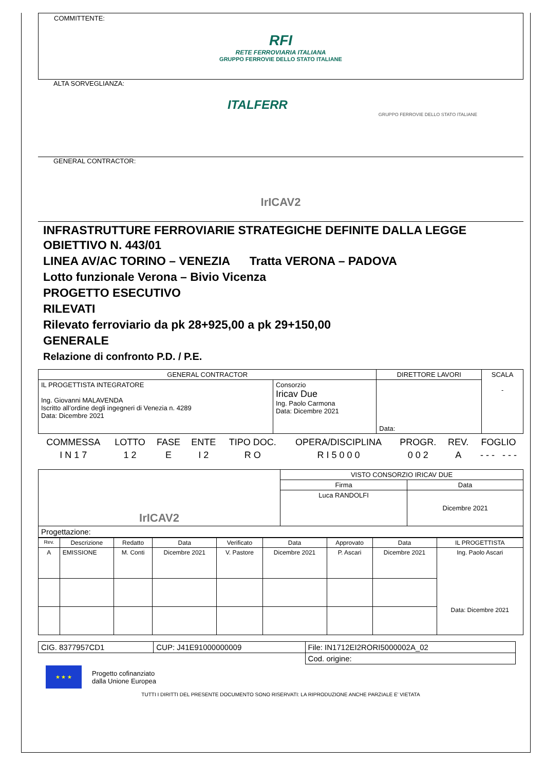COMMITTENTE:
RFI
RETE FERROVIARIA ITALIANA
GRUPPO FERROVIE DELLO STATO ITALIANE
ALTA SORVEGLIANZA:
ITALFERR
GRUPPO FERROVIE DELLO STATO ITALIANE
GENERAL CONTRACTOR:
IrICAV2
INFRASTRUTTURE FERROVIARIE STRATEGICHE DEFINITE DALLA LEGGE OBIETTIVO N. 443/01
LINEA AV/AC TORINO – VENEZIA Tratta VERONA – PADOVA
Lotto funzionale Verona – Bivio Vicenza
PROGETTO ESECUTIVO
RILEVATI
Rilevato ferroviario da pk 28+925,00 a pk 29+150,00
GENERALE
Relazione di confronto P.D. / P.E.
| GENERAL CONTRACTOR | | DIRETTORE LAVORI | SCALA - |
| IL PROGETTISTA INTEGRATORE Ing. Giovanni MALAVENDA Iscritto all’ordine degli ingegneri di Venezia n. 4289 Data: Dicembre 2021 | Consorzio Iricav Due Ing. Paolo Carmona Data: Dicembre 2021 | Data: | |
| COMMESSA | LOTTO | FASE | ENTE | TIPO DOC. | OPERA/DISCIPLINA | PROGR. | REV. | FOGLIO |
| I N 1 7 | 1 2 | E | I 2 | R O | R I 5 0 0 0 | 0 0 2 | A | - - - - - - |
| IrICAV2 | VISTO CONSORZIO IRICAV DUE | |
| | Firma | Data |
| | Luca RANDOLFI | Dicembre 2021 |
| Progettazione: | | |
| Rev. | Descrizione | Redatto | Data | Verificato | Data | Approvato | Data | IL PROGETTISTA |
| --- | --- | --- | --- | --- | --- | --- | --- | --- |
| A | EMISSIONE | M. Conti | Dicembre 2021 | V. Pastore | Dicembre 2021 | P. Ascari | Dicembre 2021 | Ing. Paolo Ascari Data: Dicembre 2021 |
| CIG. 8377957CD1 | CUP: J41E91000000009 | File: IN1712EI2RORI5000002A_02 |
| | | Cod. origine: |
★ ★ ★
Progetto cofinanziato
dalla Unione Europea
TUTTI I DIRITTI DEL PRESENTE DOCUMENTO SONO RISERVATI: LA RIPRODUZIONE ANCHE PARZIALE E’ VIETATA